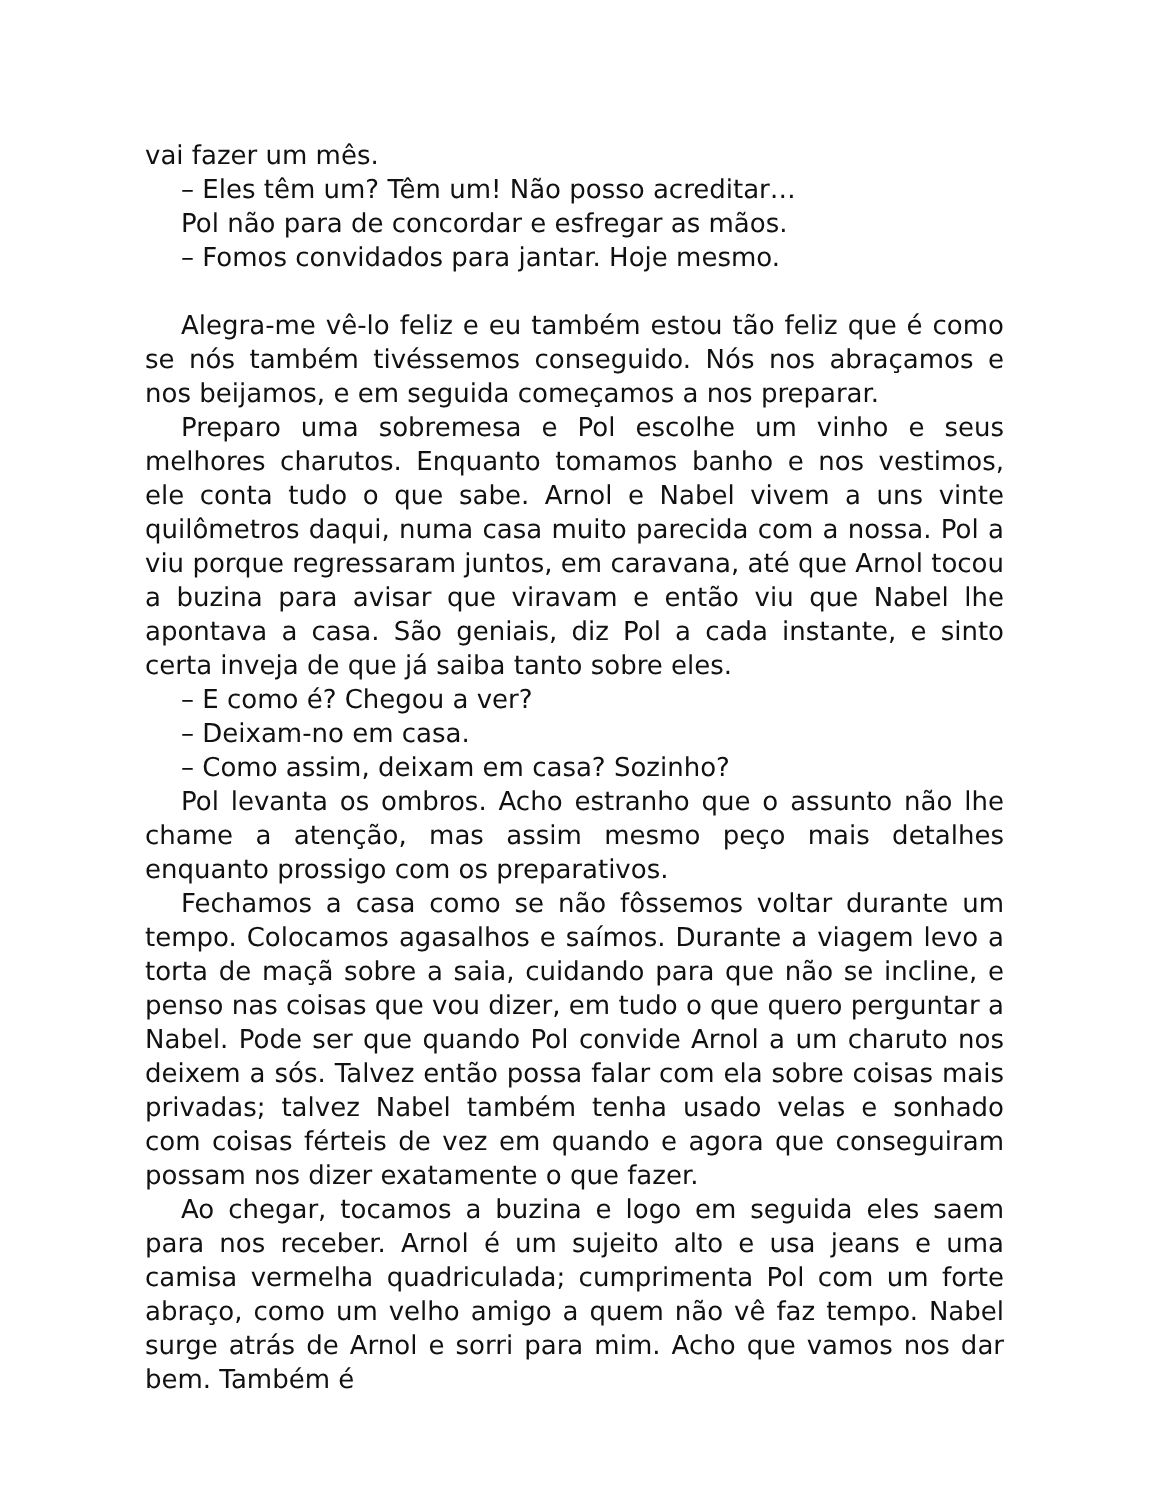vai fazer um mês.
– Eles têm um? Têm um! Não posso acreditar…
Pol não para de concordar e esfregar as mãos.
– Fomos convidados para jantar. Hoje mesmo.
Alegra-me vê-lo feliz e eu também estou tão feliz que é como se nós também tivéssemos conseguido. Nós nos abraçamos e nos beijamos, e em seguida começamos a nos preparar.
Preparo uma sobremesa e Pol escolhe um vinho e seus melhores charutos. Enquanto tomamos banho e nos vestimos, ele conta tudo o que sabe. Arnol e Nabel vivem a uns vinte quilômetros daqui, numa casa muito parecida com a nossa. Pol a viu porque regressaram juntos, em caravana, até que Arnol tocou a buzina para avisar que viravam e então viu que Nabel lhe apontava a casa. São geniais, diz Pol a cada instante, e sinto certa inveja de que já saiba tanto sobre eles.
– E como é? Chegou a ver?
– Deixam-no em casa.
– Como assim, deixam em casa? Sozinho?
Pol levanta os ombros. Acho estranho que o assunto não lhe chame a atenção, mas assim mesmo peço mais detalhes enquanto prossigo com os preparativos.
Fechamos a casa como se não fôssemos voltar durante um tempo. Colocamos agasalhos e saímos. Durante a viagem levo a torta de maçã sobre a saia, cuidando para que não se incline, e penso nas coisas que vou dizer, em tudo o que quero perguntar a Nabel. Pode ser que quando Pol convide Arnol a um charuto nos deixem a sós. Talvez então possa falar com ela sobre coisas mais privadas; talvez Nabel também tenha usado velas e sonhado com coisas férteis de vez em quando e agora que conseguiram possam nos dizer exatamente o que fazer.
Ao chegar, tocamos a buzina e logo em seguida eles saem para nos receber. Arnol é um sujeito alto e usa jeans e uma camisa vermelha quadriculada; cumprimenta Pol com um forte abraço, como um velho amigo a quem não vê faz tempo. Nabel surge atrás de Arnol e sorri para mim. Acho que vamos nos dar bem. Também é